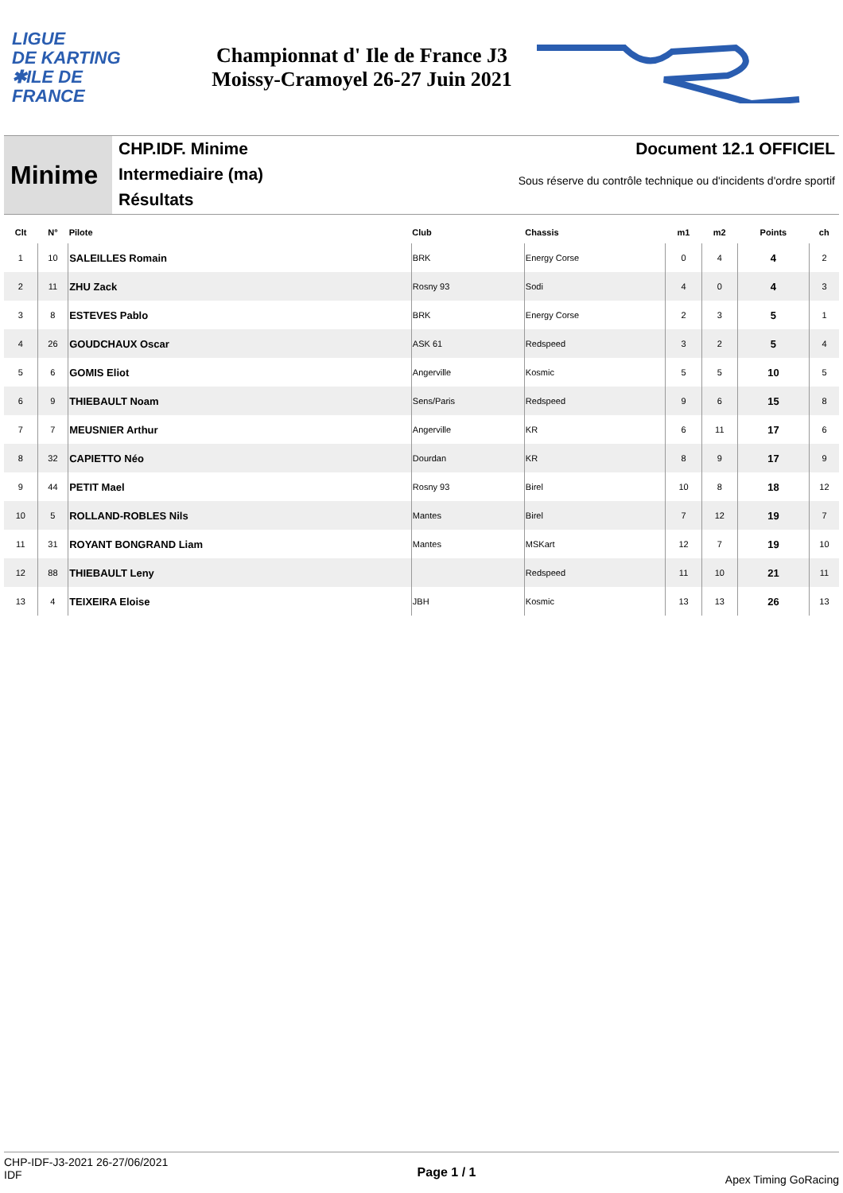LIGUE
DE KARTING
✱ILE DE
FRANCE
Championnat d' Ile de France J3
Moissy-Cramoyel 26-27 Juin 2021
Minime
CHP.IDF. Minime
Intermediaire (ma)
Résultats
Document 12.1 OFFICIEL
Sous réserve du contrôle technique ou d'incidents d'ordre sportif
| Clt | N° | Pilote | Club | Chassis | m1 | m2 | Points | ch |
| --- | --- | --- | --- | --- | --- | --- | --- | --- |
| 1 | 10 | SALEILLES Romain | BRK | Energy Corse | 0 | 4 | 4 | 2 |
| 2 | 11 | ZHU Zack | Rosny 93 | Sodi | 4 | 0 | 4 | 3 |
| 3 | 8 | ESTEVES Pablo | BRK | Energy Corse | 2 | 3 | 5 | 1 |
| 4 | 26 | GOUDCHAUX Oscar | ASK 61 | Redspeed | 3 | 2 | 5 | 4 |
| 5 | 6 | GOMIS Eliot | Angerville | Kosmic | 5 | 5 | 10 | 5 |
| 6 | 9 | THIEBAULT Noam | Sens/Paris | Redspeed | 9 | 6 | 15 | 8 |
| 7 | 7 | MEUSNIER Arthur | Angerville | KR | 6 | 11 | 17 | 6 |
| 8 | 32 | CAPIETTO Néo | Dourdan | KR | 8 | 9 | 17 | 9 |
| 9 | 44 | PETIT Mael | Rosny 93 | Birel | 10 | 8 | 18 | 12 |
| 10 | 5 | ROLLAND-ROBLES Nils | Mantes | Birel | 7 | 12 | 19 | 7 |
| 11 | 31 | ROYANT BONGRAND Liam | Mantes | MSKart | 12 | 7 | 19 | 10 |
| 12 | 88 | THIEBAULT Leny | | Redspeed | 11 | 10 | 21 | 11 |
| 13 | 4 | TEIXEIRA Eloise | JBH | Kosmic | 13 | 13 | 26 | 13 |
CHP-IDF-J3-2021 26-27/06/2021
IDF
Page 1 / 1
Apex Timing GoRacing